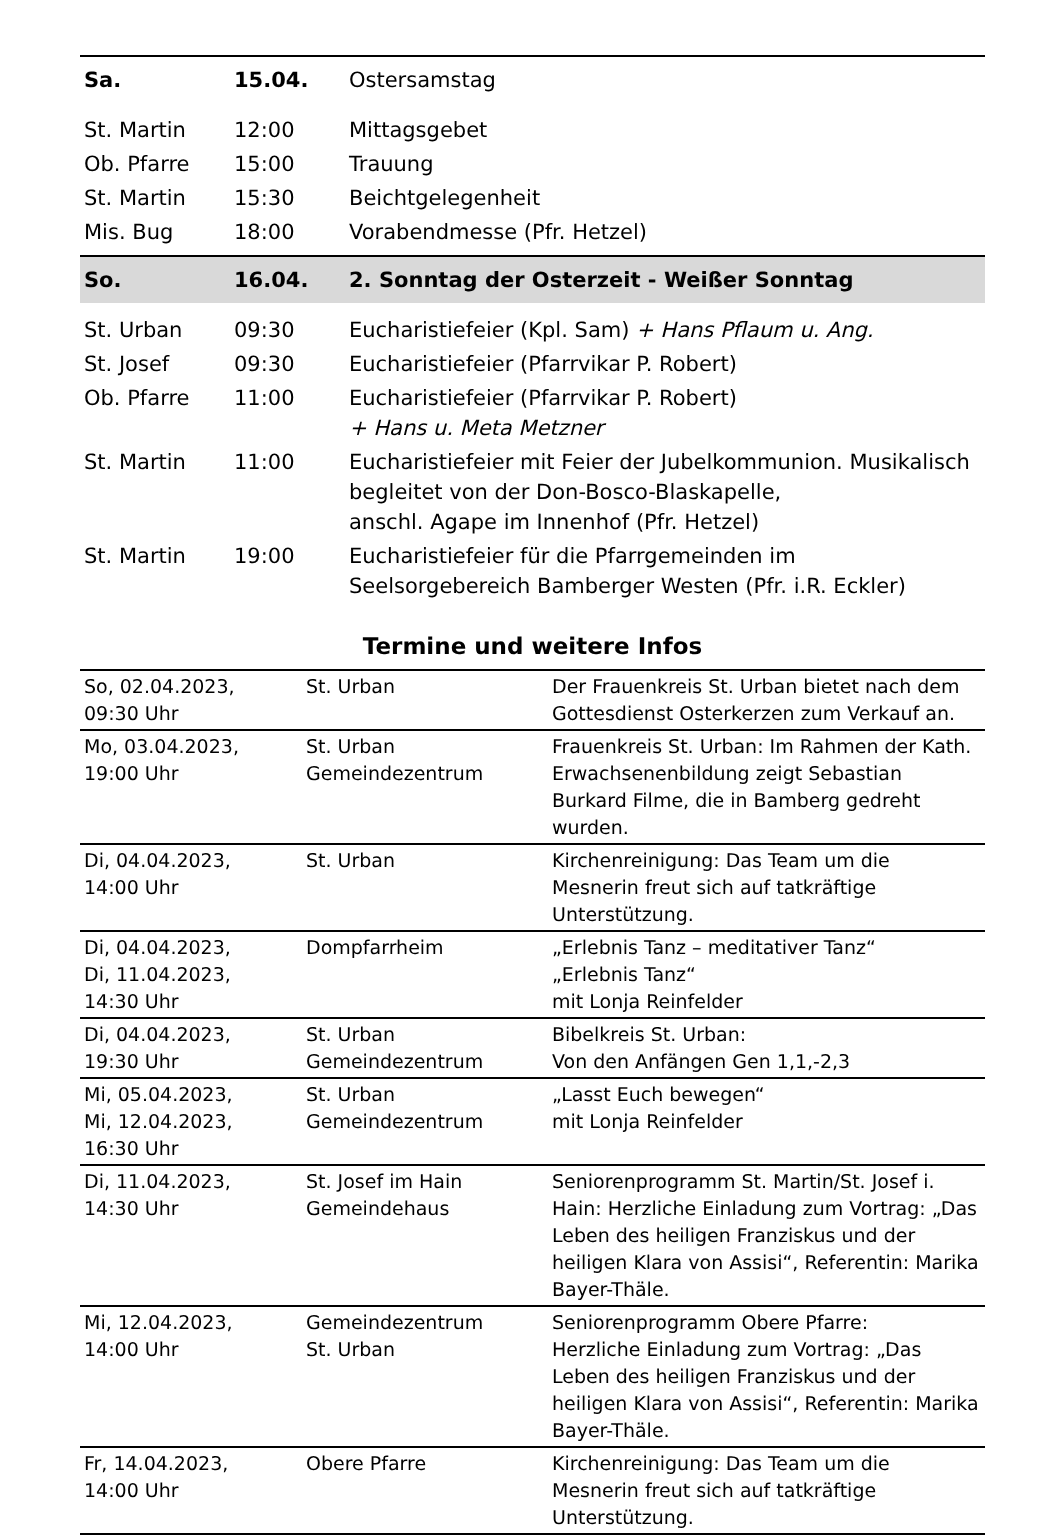| Sa. | 15.04. | Ostersamstag |
| St. Martin | 12:00 | Mittagsgebet |
| Ob. Pfarre | 15:00 | Trauung |
| St. Martin | 15:30 | Beichtgelegenheit |
| Mis. Bug | 18:00 | Vorabendmesse (Pfr. Hetzel) |
| So. | 16.04. | 2. Sonntag der Osterzeit - Weißer Sonntag |
| St. Urban | 09:30 | Eucharistiefeier (Kpl. Sam) + Hans Pflaum u. Ang. |
| St. Josef | 09:30 | Eucharistiefeier (Pfarrvikar P. Robert) |
| Ob. Pfarre | 11:00 | Eucharistiefeier (Pfarrvikar P. Robert) + Hans u. Meta Metzner |
| St. Martin | 11:00 | Eucharistiefeier mit Feier der Jubelkommunion. Musikalisch begleitet von der Don-Bosco-Blaskapelle, anschl. Agape im Innenhof (Pfr. Hetzel) |
| St. Martin | 19:00 | Eucharistiefeier für die Pfarrgemeinden im Seelsorgebereich Bamberger Westen (Pfr. i.R. Eckler) |
Termine und weitere Infos
| So, 02.04.2023, 09:30 Uhr | St. Urban | Der Frauenkreis St. Urban bietet nach dem Gottesdienst Osterkerzen zum Verkauf an. |
| Mo, 03.04.2023, 19:00 Uhr | St. Urban Gemeindezentrum | Frauenkreis St. Urban: Im Rahmen der Kath. Erwachsenenbildung zeigt Sebastian Burkard Filme, die in Bamberg gedreht wurden. |
| Di, 04.04.2023, 14:00 Uhr | St. Urban | Kirchenreinigung: Das Team um die Mesnerin freut sich auf tatkräftige Unterstützung. |
| Di, 04.04.2023, Di, 11.04.2023, 14:30 Uhr | Dompfarrheim | „Erlebnis Tanz – meditativer Tanz“ „Erlebnis Tanz“ mit Lonja Reinfelder |
| Di, 04.04.2023, 19:30 Uhr | St. Urban Gemeindezentrum | Bibelkreis St. Urban: Von den Anfängen Gen 1,1,-2,3 |
| Mi, 05.04.2023, Mi, 12.04.2023, 16:30 Uhr | St. Urban Gemeindezentrum | „Lasst Euch bewegen“ mit Lonja Reinfelder |
| Di, 11.04.2023, 14:30 Uhr | St. Josef im Hain Gemeindehaus | Seniorenprogramm St. Martin/St. Josef i. Hain: Herzliche Einladung zum Vortrag: „Das Leben des heiligen Franziskus und der heiligen Klara von Assisi“, Referentin: Marika Bayer-Thäle. |
| Mi, 12.04.2023, 14:00 Uhr | Gemeindezentrum St. Urban | Seniorenprogramm Obere Pfarre: Herzliche Einladung zum Vortrag: „Das Leben des heiligen Franziskus und der heiligen Klara von Assisi“, Referentin: Marika Bayer-Thäle. |
| Fr, 14.04.2023, 14:00 Uhr | Obere Pfarre | Kirchenreinigung: Das Team um die Mesnerin freut sich auf tatkräftige Unterstützung. |